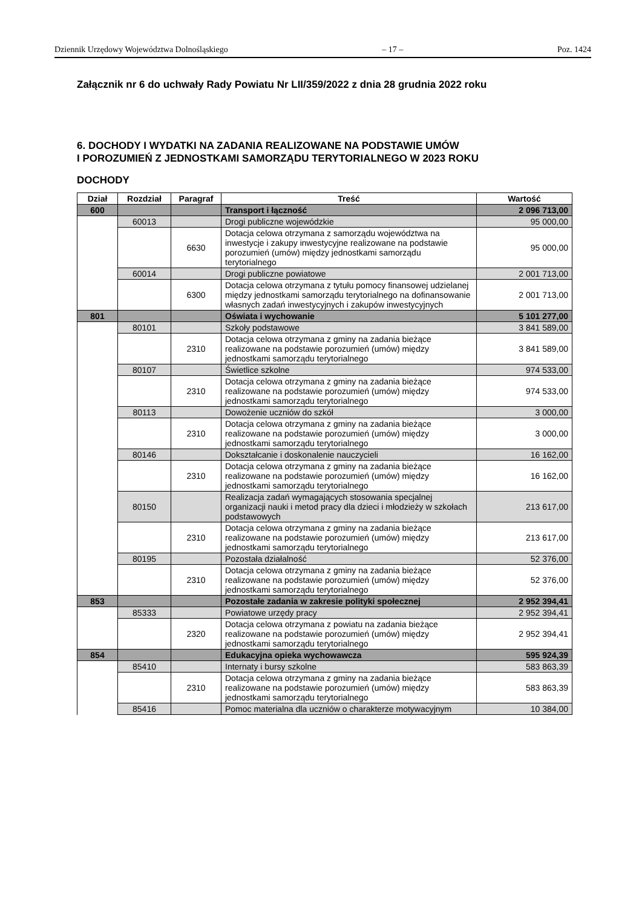Dziennik Urzędowy Województwa Dolnośląskiego – 17 – Poz. 1424
Załącznik nr 6 do uchwały Rady Powiatu Nr LII/359/2022 z dnia 28 grudnia 2022 roku
6. DOCHODY I WYDATKI NA ZADANIA REALIZOWANE NA PODSTAWIE UMÓW
I POROZUMIEŃ Z JEDNOSTKAMI SAMORZĄDU TERYTORIALNEGO W 2023 ROKU
DOCHODY
| Dział | Rozdział | Paragraf | Treść | Wartość |
| --- | --- | --- | --- | --- |
| 600 | | | Transport i łączność | 2 096 713,00 |
| | 60013 | | Drogi publiczne wojewódzkie | 95 000,00 |
| | | 6630 | Dotacja celowa otrzymana z samorządu województwa na inwestycje i zakupy inwestycyjne realizowane na podstawie porozumień (umów) między jednostkami samorządu terytorialnego | 95 000,00 |
| | 60014 | | Drogi publiczne powiatowe | 2 001 713,00 |
| | | 6300 | Dotacja celowa otrzymana z tytułu pomocy finansowej udzielanej między jednostkami samorządu terytorialnego na dofinansowanie własnych zadań inwestycyjnych i zakupów inwestycyjnych | 2 001 713,00 |
| 801 | | | Oświata i wychowanie | 5 101 277,00 |
| | 80101 | | Szkoły podstawowe | 3 841 589,00 |
| | | 2310 | Dotacja celowa otrzymana z gminy na zadania bieżące realizowane na podstawie porozumień (umów) między jednostkami samorządu terytorialnego | 3 841 589,00 |
| | 80107 | | Świetlice szkolne | 974 533,00 |
| | | 2310 | Dotacja celowa otrzymana z gminy na zadania bieżące realizowane na podstawie porozumień (umów) między jednostkami samorządu terytorialnego | 974 533,00 |
| | 80113 | | Dowożenie uczniów do szkół | 3 000,00 |
| | | 2310 | Dotacja celowa otrzymana z gminy na zadania bieżące realizowane na podstawie porozumień (umów) między jednostkami samorządu terytorialnego | 3 000,00 |
| | 80146 | | Dokształcanie i doskonalenie nauczycieli | 16 162,00 |
| | | 2310 | Dotacja celowa otrzymana z gminy na zadania bieżące realizowane na podstawie porozumień (umów) między jednostkami samorządu terytorialnego | 16 162,00 |
| | 80150 | | Realizacja zadań wymagających stosowania specjalnej organizacji nauki i metod pracy dla dzieci i młodzieży w szkołach podstawowych | 213 617,00 |
| | | 2310 | Dotacja celowa otrzymana z gminy na zadania bieżące realizowane na podstawie porozumień (umów) między jednostkami samorządu terytorialnego | 213 617,00 |
| | 80195 | | Pozostała działalność | 52 376,00 |
| | | 2310 | Dotacja celowa otrzymana z gminy na zadania bieżące realizowane na podstawie porozumień (umów) między jednostkami samorządu terytorialnego | 52 376,00 |
| 853 | | | Pozostałe zadania w zakresie polityki społecznej | 2 952 394,41 |
| | 85333 | | Powiatowe urzędy pracy | 2 952 394,41 |
| | | 2320 | Dotacja celowa otrzymana z powiatu na zadania bieżące realizowane na podstawie porozumień (umów) między jednostkami samorządu terytorialnego | 2 952 394,41 |
| 854 | | | Edukacyjna opieka wychowawcza | 595 924,39 |
| | 85410 | | Internaty i bursy szkolne | 583 863,39 |
| | | 2310 | Dotacja celowa otrzymana z gminy na zadania bieżące realizowane na podstawie porozumień (umów) między jednostkami samorządu terytorialnego | 583 863,39 |
| | 85416 | | Pomoc materialna dla uczniów o charakterze motywacyjnym | 10 384,00 |